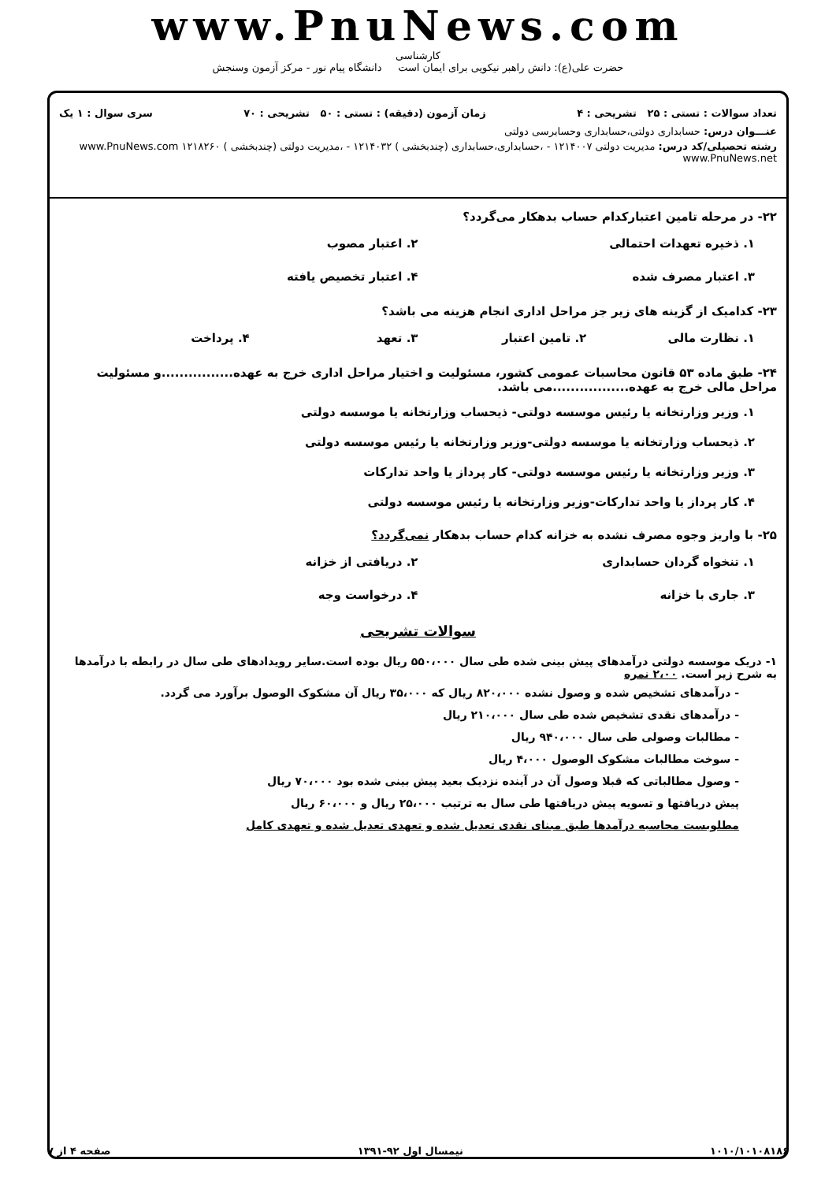www.PnuNews.com
کارشناسی
حضرت علی(ع): دانش راهبر نیکویی برای ایمان است دانشگاه پیام نور - مرکز آزمون وسنجش
تعداد سوالات : تستی : ۲۵ تشریحی : ۴ زمان آزمون (دقیقه) : تستی : ۵۰ تشریحی : ۷۰ سری سوال : ۱ یک
عنـــوان درس: حسابداری دولتی،حسابداری وحسابرسی دولتی
رشته تحصیلی/کد درس: مدیریت دولتی ۱۲۱۴۰۰۷ - ،حسابداری،حسابداری (چندبخشی ) ۱۲۱۴۰۳۲ - ،مدیریت دولتی (چندبخشی ) ۱۲۱۸۲۶۰ www.PnuNews.com www.PnuNews.net
۲۲- در مرحله تامین اعتبارکدام حساب بدهکار می‌گردد؟
۱. ذخیره تعهدات احتمالی ۲. اعتبار مصوب
۳. اعتبار مصرف شده ۴. اعتبار تخصیص یافته
۲۳- کدامیک از گزینه های زیر جز مراحل اداری انجام هزینه می باشد؟
۱. نظارت مالی ۲. تامین اعتبار ۳. تعهد ۴. پرداخت
۲۴- طبق ماده ۵۳ قانون محاسبات عمومی کشور، مسئولیت و اختیار مراحل اداری خرج به عهده................و مسئولیت مراحل مالی خرج به عهده.................می باشد.
۱. وزیر وزارتخانه یا رئیس موسسه دولتی- ذیحساب وزارتخانه یا موسسه دولتی
۲. ذیحساب وزارتخانه یا موسسه دولتی-وزیر وزارتخانه یا رئیس موسسه دولتی
۳. وزیر وزارتخانه یا رئیس موسسه دولتی- کار پرداز یا واحد تدارکات
۴. کار پرداز یا واحد تدارکات-وزیر وزارتخانه یا رئیس موسسه دولتی
۲۵- با واریز وجوه مصرف نشده به خزانه کدام حساب بدهکار نمی‌گردد؟
۱. تنخواه گردان حسابداری ۲. دریافتی از خزانه
۳. جاری با خزانه ۴. درخواست وجه
سوالات تشریحی
۱- دریک موسسه دولتی درآمدهای پیش بینی شده طی سال ۵۵۰،۰۰۰ ریال بوده است.سایر رویدادهای طی سال در رابطه با درآمدها به شرح زیر است. ۲،۰۰ نمره
- درآمدهای تشخیص شده و وصول نشده ۸۲۰،۰۰۰ ریال که ۳۵،۰۰۰ ریال آن مشکوک الوصول برآورد می گردد.
- درآمدهای نقدی تشخیص شده طی سال ۲۱۰،۰۰۰ ریال
- مطالبات وصولی طی سال ۹۴۰،۰۰۰ ریال
- سوخت مطالبات مشکوک الوصول ۴،۰۰۰ ریال
- وصول مطالباتی که قبلا وصول آن در آینده نزدیک بعید پیش بینی شده بود ۷۰،۰۰۰ ریال
پیش دریافتها و تسویه پیش دریافتها طی سال به ترتیب ۲۵،۰۰۰ ریال و ۶۰،۰۰۰ ریال
مطلوبست محاسبه درآمدها طبق مبنای نقدی تعدیل شده و تعهدی تعدیل شده و تعهدی کامل
۱۰۱۰/۱۰۱۰۸۱۸۶ نیمسال اول ۹۲-۱۳۹۱ صفحه ۴ از ۷